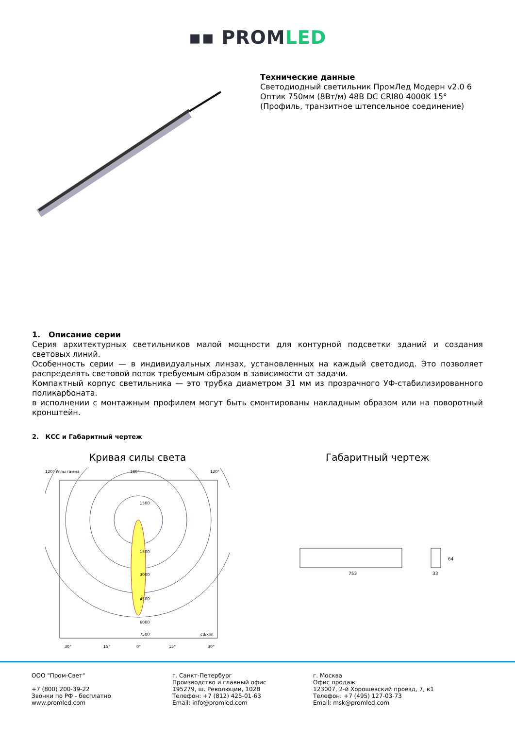▪▪ PROMLED
Технические данные
Светодиодный светильник ПромЛед Модерн v2.0 6 Оптик 750мм (8Вт/м) 48В DC CRI80 4000K 15°
(Профиль, транзитное штепсельное соединение)
1. Описание серии
Серия архитектурных светильников малой мощности для контурной подсветки зданий и создания световых линий.
Особенность серии — в индивидуальных линзах, установленных на каждый светодиод. Это позволяет распределять световой поток требуемым образом в зависимости от задачи.
Компактный корпус светильника — это трубка диаметром 31 мм из прозрачного УФ-стабилизированного поликарбоната.
в исполнении с монтажным профилем могут быть смонтированы накладным образом или на поворотный кронштейн.
2. КСС и Габаритный чертеж
Кривая силы света
120° Углы гамма
180°
120°
1500
1500
3000
4500
6000
7500
cd/klm
30°
15°
0°
15°
30°
Габаритный чертеж
753
33
64
ООО "Пром-Свет"
+7 (800) 200-39-22
Звонки по РФ - бесплатно
www.promled.com
г. Санкт-Петербург
Производство и главный офис
195279, ш. Революции, 102В
Телефон: +7 (812) 425-01-63
Email: info@promled.com
г. Москва
Офис продаж
123007, 2-й Хорошевский проезд, 7, к1
Телефон: +7 (495) 127-03-73
Email: msk@promled.com